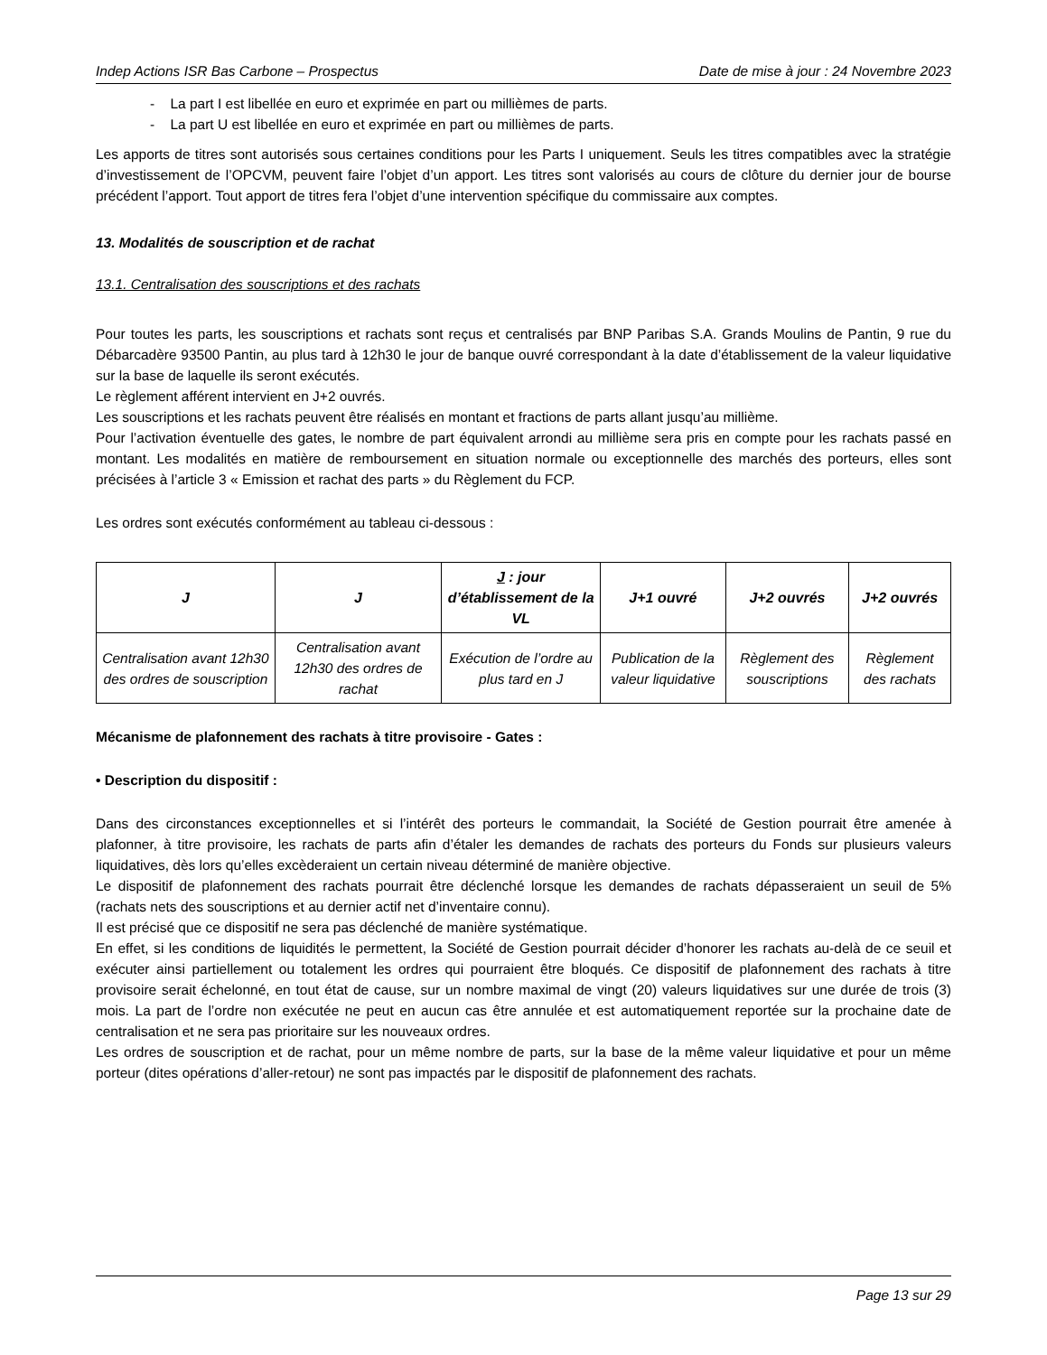Indep Actions ISR Bas Carbone – Prospectus Date de mise à jour : 24 Novembre 2023
- La part I est libellée en euro et exprimée en part ou millièmes de parts.
- La part U est libellée en euro et exprimée en part ou millièmes de parts.
Les apports de titres sont autorisés sous certaines conditions pour les Parts I uniquement. Seuls les titres compatibles avec la stratégie d’investissement de l’OPCVM, peuvent faire l’objet d’un apport. Les titres sont valorisés au cours de clôture du dernier jour de bourse précédent l’apport. Tout apport de titres fera l’objet d’une intervention spécifique du commissaire aux comptes.
13. Modalités de souscription et de rachat
13.1. Centralisation des souscriptions et des rachats
Pour toutes les parts, les souscriptions et rachats sont reçus et centralisés par BNP Paribas S.A. Grands Moulins de Pantin, 9 rue du Débarcadère 93500 Pantin, au plus tard à 12h30 le jour de banque ouvré correspondant à la date d’établissement de la valeur liquidative sur la base de laquelle ils seront exécutés.
Le règlement afférent intervient en J+2 ouvrés.
Les souscriptions et les rachats peuvent être réalisés en montant et fractions de parts allant jusqu’au millième.
Pour l’activation éventuelle des gates, le nombre de part équivalent arrondi au millième sera pris en compte pour les rachats passé en montant. Les modalités en matière de remboursement en situation normale ou exceptionnelle des marchés des porteurs, elles sont précisées à l’article 3 « Emission et rachat des parts » du Règlement du FCP.
Les ordres sont exécutés conformément au tableau ci-dessous :
| J | J | J : jour d’établissement de la VL | J+1 ouvré | J+2 ouvrés | J+2 ouvrés |
| --- | --- | --- | --- | --- | --- |
| Centralisation avant 12h30 des ordres de souscription | Centralisation avant 12h30 des ordres de rachat | Exécution de l’ordre au plus tard en J | Publication de la valeur liquidative | Règlement des souscriptions | Règlement des rachats |
Mécanisme de plafonnement des rachats à titre provisoire - Gates :
• Description du dispositif :
Dans des circonstances exceptionnelles et si l’intérêt des porteurs le commandait, la Société de Gestion pourrait être amenée à plafonner, à titre provisoire, les rachats de parts afin d’étaler les demandes de rachats des porteurs du Fonds sur plusieurs valeurs liquidatives, dès lors qu’elles excèderaient un certain niveau déterminé de manière objective.
Le dispositif de plafonnement des rachats pourrait être déclenché lorsque les demandes de rachats dépasseraient un seuil de 5% (rachats nets des souscriptions et au dernier actif net d’inventaire connu).
Il est précisé que ce dispositif ne sera pas déclenché de manière systématique.
En effet, si les conditions de liquidités le permettent, la Société de Gestion pourrait décider d’honorer les rachats au-delà de ce seuil et exécuter ainsi partiellement ou totalement les ordres qui pourraient être bloqués. Ce dispositif de plafonnement des rachats à titre provisoire serait échelonné, en tout état de cause, sur un nombre maximal de vingt (20) valeurs liquidatives sur une durée de trois (3) mois. La part de l’ordre non exécutée ne peut en aucun cas être annulée et est automatiquement reportée sur la prochaine date de centralisation et ne sera pas prioritaire sur les nouveaux ordres.
Les ordres de souscription et de rachat, pour un même nombre de parts, sur la base de la même valeur liquidative et pour un même porteur (dites opérations d’aller-retour) ne sont pas impactés par le dispositif de plafonnement des rachats.
Page 13 sur 29